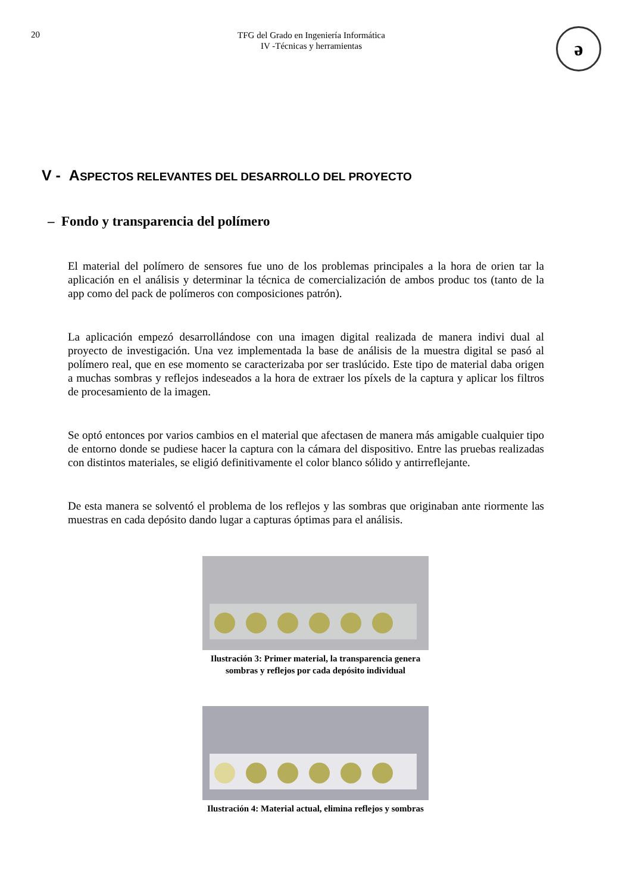20
TFG del Grado en Ingeniería Informática
IV -Técnicas y herramientas
ə
V - ASPECTOS RELEVANTES DEL DESARROLLO DEL PROYECTO
– Fondo y transparencia del polímero
El material del polímero de sensores fue uno de los problemas principales a la hora de orien tar la aplicación en el análisis y determinar la técnica de comercialización de ambos produc tos (tanto de la app como del pack de polímeros con composiciones patrón).
La aplicación empezó desarrollándose con una imagen digital realizada de manera indivi dual al proyecto de investigación. Una vez implementada la base de análisis de la muestra digital se pasó al polímero real, que en ese momento se caracterizaba por ser traslúcido. Este tipo de material daba origen a muchas sombras y reflejos indeseados a la hora de extraer los píxels de la captura y aplicar los filtros de procesamiento de la imagen.
Se optó entonces por varios cambios en el material que afectasen de manera más amigable cualquier tipo de entorno donde se pudiese hacer la captura con la cámara del dispositivo. Entre las pruebas realizadas con distintos materiales, se eligió definitivamente el color blanco sólido y antirreflejante.
De esta manera se solventó el problema de los reflejos y las sombras que originaban ante riormente las muestras en cada depósito dando lugar a capturas óptimas para el análisis.
Ilustración 3: Primer material, la transparencia genera sombras y reflejos por cada depósito individual
Ilustración 4: Material actual, elimina reflejos y sombras